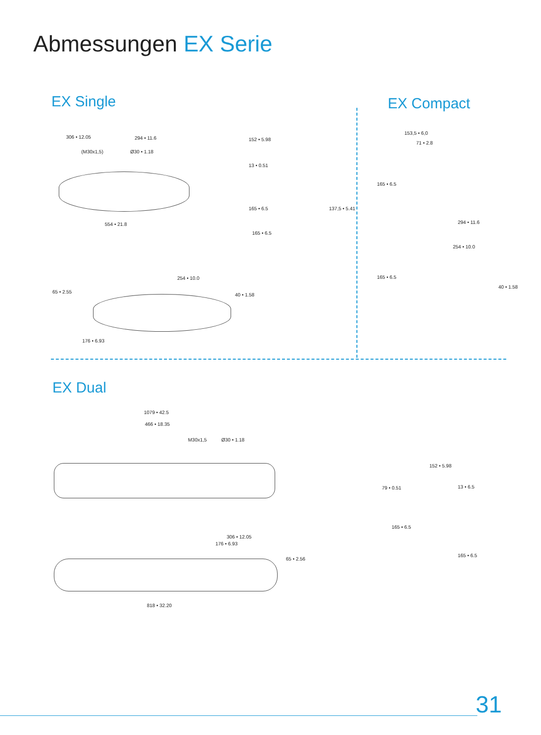Abmessungen EX Serie
EX Single EX Compact
306 • 12.05 294 • 11.6
(M30x1,5) Ø30 • 1.18
554 • 21.8
152 • 5.98
13 • 0.51
165 • 6.5
165 • 6.5
137,5 • 5.41
254 • 10.0
65 • 2.55
40 • 1.58
176 • 6.93
153,5 • 6,0
71 • 2.8
165 • 6.5
294 • 11.6
254 • 10.0
165 • 6.5
40 • 1.58
EX Dual
1079 • 42.5
466 • 18.35
M30x1,5 Ø30 • 1.18
306 • 12.05
176 • 6.93
65 • 2.56
818 • 32.20
152 • 5.98
79 • 0.51 13 • 6.5
165 • 6.5
165 • 6.5
31